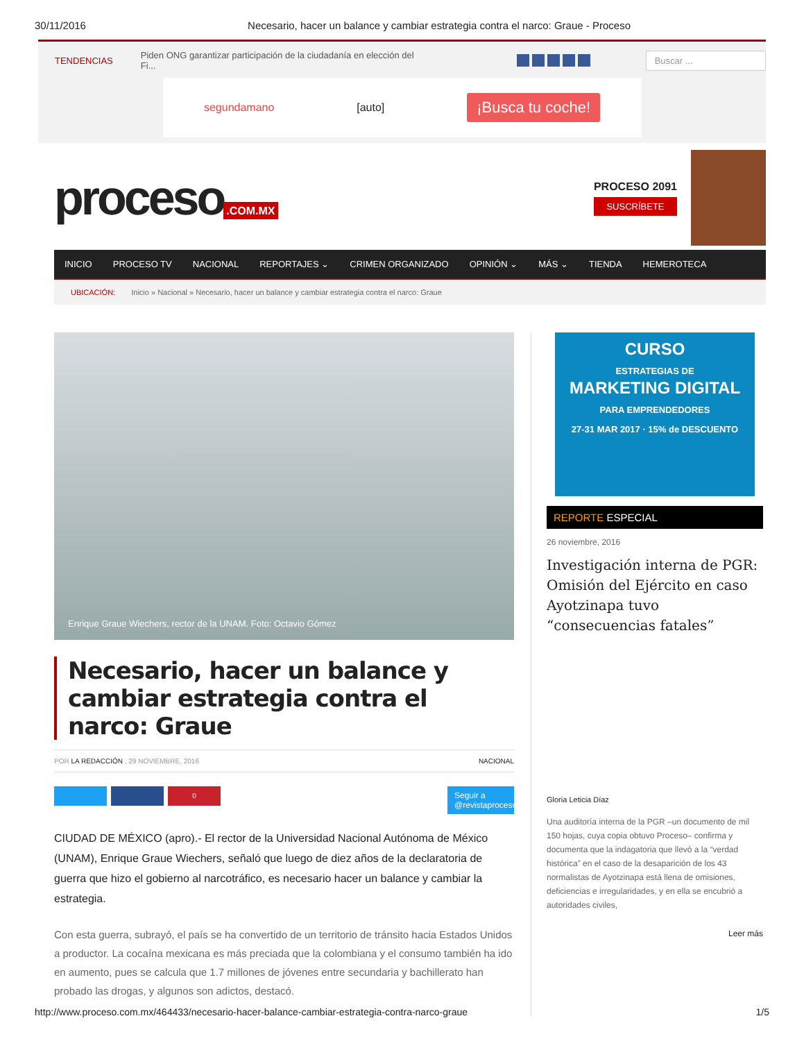30/11/2016 Necesario, hacer un balance y cambiar estrategia contra el narco: Graue - Proceso
TENDENCIAS Piden ONG garantizar participación de la ciudadanía en elección del Fi... Buscar ...
segundamano [auto] ¡Busca tu coche!
proceso.COM.MX
PROCESO 2091
SUSCRÍBETE
INICIO PROCESO TV NACIONAL REPORTAJES ⌄ CRIMEN ORGANIZADO OPINIÓN ⌄ MÁS ⌄ TIENDA HEMEROTECA
UBICACIÓN: Inicio » Nacional » Necesario, hacer un balance y cambiar estrategia contra el narco: Graue
Enrique Graue Wiechers, rector de la UNAM. Foto: Octavio Gómez
Necesario, hacer un balance y cambiar estrategia contra el narco: Graue
POR LA REDACCIÓN , 29 NOVIEMBRE, 2016 NACIONAL
0 Seguir a @revistaproceso
CIUDAD DE MÉXICO (apro).- El rector de la Universidad Nacional Autónoma de México (UNAM), Enrique Graue Wiechers, señaló que luego de diez años de la declaratoria de guerra que hizo el gobierno al narcotráfico, es necesario hacer un balance y cambiar la estrategia.
Con esta guerra, subrayó, el país se ha convertido de un territorio de tránsito hacia Estados Unidos a productor. La cocaína mexicana es más preciada que la colombiana y el consumo también ha ido en aumento, pues se calcula que 1.7 millones de jóvenes entre secundaria y bachillerato han probado las drogas, y algunos son adictos, destacó.
CURSO
ESTRATEGIAS DE
MARKETING DIGITAL
PARA EMPRENDEDORES
27-31 MAR 2017 · 15% de DESCUENTO
REPORTE ESPECIAL
26 noviembre, 2016
Investigación interna de PGR: Omisión del Ejército en caso Ayotzinapa tuvo “consecuencias fatales”
Gloria Leticia Díaz
Una auditoría interna de la PGR –un documento de mil 150 hojas, cuya copia obtuvo Proceso– confirma y documenta que la indagatoria que llevó a la “verdad histórica” en el caso de la desaparición de los 43 normalistas de Ayotzinapa está llena de omisiones, deficiencias e irregularidades, y en ella se encubrió a autoridades civiles,
Leer más
http://www.proceso.com.mx/464433/necesario-hacer-balance-cambiar-estrategia-contra-narco-graue 1/5